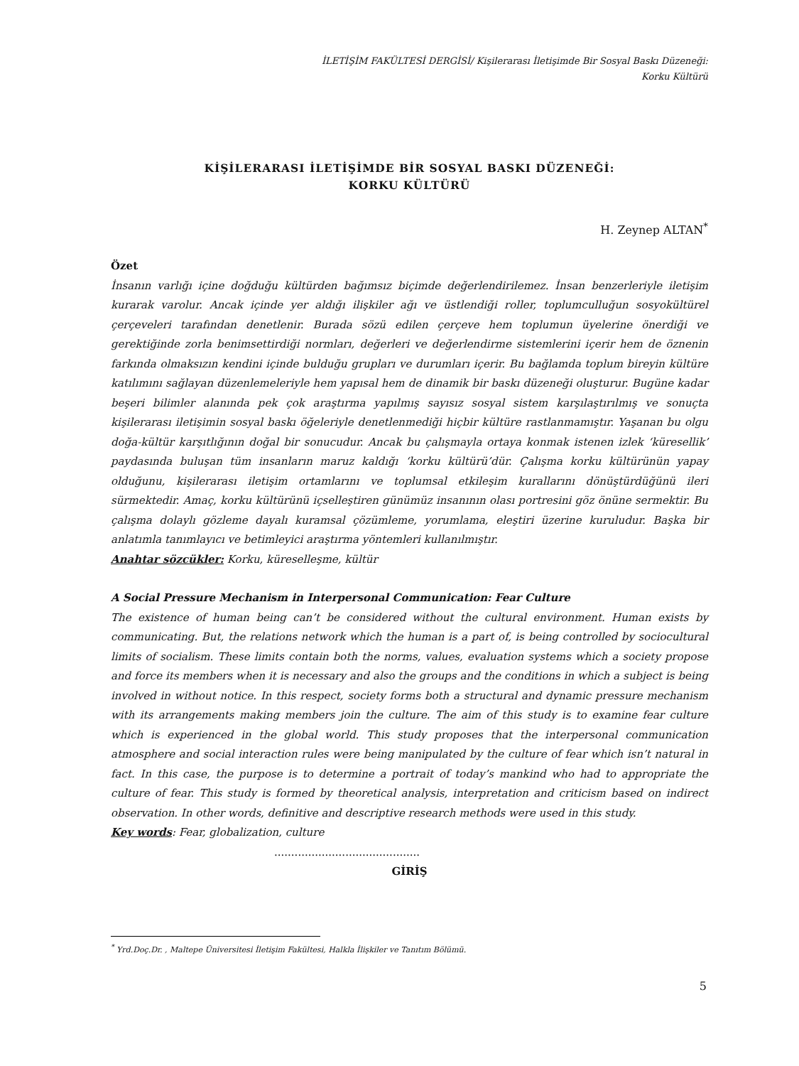İLETİŞİM FAKÜLTESİ DERGİSİ/ Kişilerarası İletişimde Bir Sosyal Baskı Düzeneği:
Korku Kültürü
KİŞİLERARASI İLETİŞİMDE BİR SOSYAL BASKI DÜZENEĞİ:
KORKU KÜLTÜRÜ
H. Zeynep ALTAN<sup>*</sup>
Özet
İnsanın varlığı içine doğduğu kültürden bağımsız biçimde değerlendirilemez. İnsan benzerleriyle iletişim kurarak varolur. Ancak içinde yer aldığı ilişkiler ağı ve üstlendiği roller, toplumculluğun sosyokültürel çerçeveleri tarafından denetlenir. Burada sözü edilen çerçeve hem toplumun üyelerine önerdiği ve gerektiğinde zorla benimsettirdiği normları, değerleri ve değerlendirme sistemlerini içerir hem de öznenin farkında olmaksızın kendini içinde bulduğu grupları ve durumları içerir. Bu bağlamda toplum bireyin kültüre katılımını sağlayan düzenlemeleriyle hem yapısal hem de dinamik bir baskı düzeneği oluşturur. Bugüne kadar beşeri bilimler alanında pek çok araştırma yapılmış sayısız sosyal sistem karşılaştırılmış ve sonuçta kişilerarası iletişimin sosyal baskı öğeleriyle denetlenmediği hiçbir kültüre rastlanmamıştır. Yaşanan bu olgu doğa-kültür karşıtlığının doğal bir sonucudur. Ancak bu çalışmayla ortaya konmak istenen izlek ‘küresellik’ paydasında buluşan tüm insanların maruz kaldığı ‘korku kültürü’dür. Çalışma korku kültürünün yapay olduğunu, kişilerarası iletişim ortamlarını ve toplumsal etkileşim kurallarını dönüştürdüğünü ileri sürmektedir. Amaç, korku kültürünü içselleştiren günümüz insanının olası portresini göz önüne sermektir. Bu çalışma dolaylı gözleme dayalı kuramsal çözümleme, yorumlama, eleştiri üzerine kuruludur. Başka bir anlatımla tanımlayıcı ve betimleyici araştırma yöntemleri kullanılmıştır.
Anahtar sözcükler: Korku, küreselleşme, kültür
A Social Pressure Mechanism in Interpersonal Communication: Fear Culture
The existence of human being can’t be considered without the cultural environment. Human exists by communicating. But, the relations network which the human is a part of, is being controlled by sociocultural limits of socialism. These limits contain both the norms, values, evaluation systems which a society propose and force its members when it is necessary and also the groups and the conditions in which a subject is being involved in without notice. In this respect, society forms both a structural and dynamic pressure mechanism with its arrangements making members join the culture. The aim of this study is to examine fear culture which is experienced in the global world. This study proposes that the interpersonal communication atmosphere and social interaction rules were being manipulated by the culture of fear which isn’t natural in fact. In this case, the purpose is to determine a portrait of today’s mankind who had to appropriate the culture of fear. This study is formed by theoretical analysis, interpretation and criticism based on indirect observation. In other words, definitive and descriptive research methods were used in this study.
Key words: Fear, globalization, culture
...........................................
GİRİŞ
<sup>*</sup> Yrd.Doç.Dr. , Maltepe Üniversitesi İletişim Fakültesi, Halkla İlişkiler ve Tanıtım Bölümü.
5